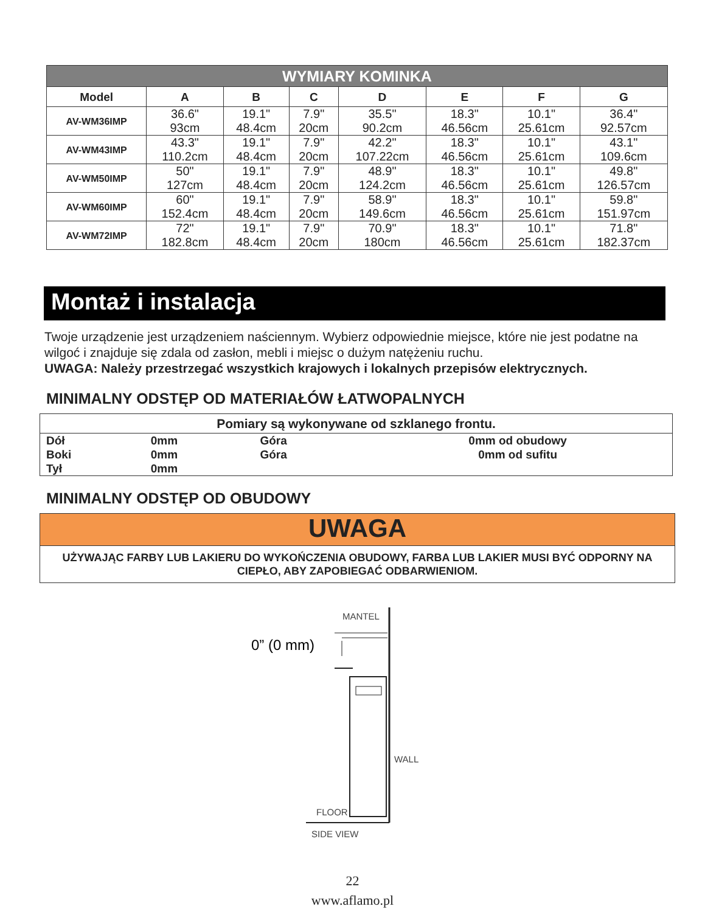| WYMIARY KOMINKA | | | | | | | |
| Model | A | B | C | D | E | F | G |
| AV-WM36IMP | 36.6" 93cm | 19.1" 48.4cm | 7.9" 20cm | 35.5" 90.2cm | 18.3" 46.56cm | 10.1" 25.61cm | 36.4" 92.57cm |
| AV-WM43IMP | 43.3" 110.2cm | 19.1" 48.4cm | 7.9" 20cm | 42.2" 107.22cm | 18.3" 46.56cm | 10.1" 25.61cm | 43.1" 109.6cm |
| AV-WM50IMP | 50" 127cm | 19.1" 48.4cm | 7.9" 20cm | 48.9" 124.2cm | 18.3" 46.56cm | 10.1" 25.61cm | 49.8" 126.57cm |
| AV-WM60IMP | 60" 152.4cm | 19.1" 48.4cm | 7.9" 20cm | 58.9" 149.6cm | 18.3" 46.56cm | 10.1" 25.61cm | 59.8" 151.97cm |
| AV-WM72IMP | 72" 182.8cm | 19.1" 48.4cm | 7.9" 20cm | 70.9" 180cm | 18.3" 46.56cm | 10.1" 25.61cm | 71.8" 182.37cm |
Montaż i instalacja
Twoje urządzenie jest urządzeniem naściennym. Wybierz odpowiednie miejsce, które nie jest podatne na wilgoć i znajduje się zdala od zasłon, mebli i miejsc o dużym natężeniu ruchu.
UWAGA: Należy przestrzegać wszystkich krajowych i lokalnych przepisów elektrycznych.
MINIMALNY ODSTĘP OD MATERIAŁÓW ŁATWOPALNYCH
| Pomiary są wykonywane od szklanego frontu. | | | |
| Dół Boki Tył | 0mm 0mm 0mm | Góra Góra | 0mm od obudowy 0mm od sufitu |
MINIMALNY ODSTĘP OD OBUDOWY
UWAGA
UŻYWAJĄC FARBY LUB LAKIERU DO WYKOŃCZENIA OBUDOWY, FARBA LUB LAKIER MUSI BYĆ ODPORNY NA CIEPŁO, ABY ZAPOBIEGAĆ ODBARWIENIOM.
0” (0 mm)
MANTEL
WALL
FLOOR
SIDE VIEW
22
www.aflamo.pl